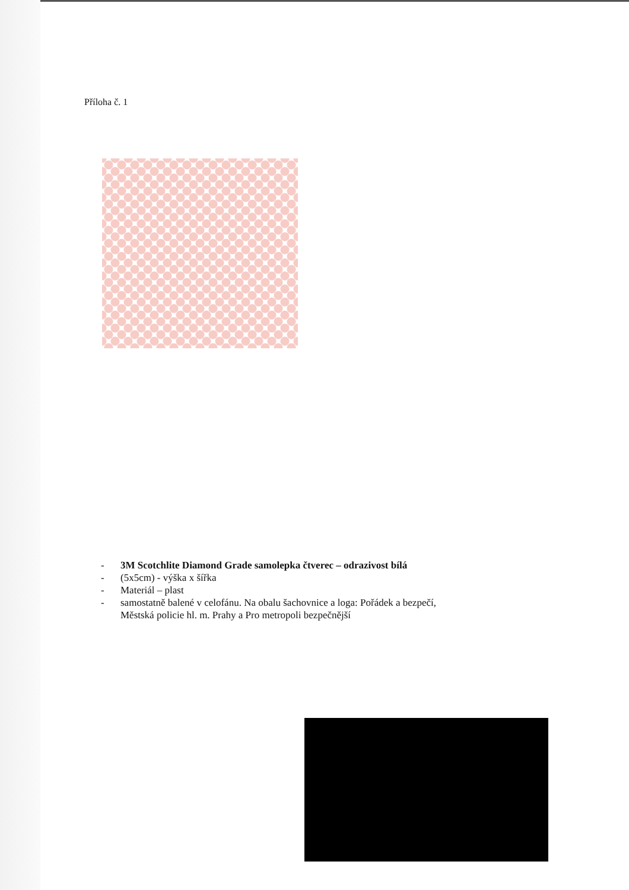Příloha č. 1
- 3M Scotchlite Diamond Grade samolepka čtverec – odrazivost bílá
- (5x5cm) - výška x šířka
- Materiál – plast
- samostatně balené v celofánu. Na obalu šachovnice a loga: Pořádek a bezpečí,
Městská policie hl. m. Prahy a Pro metropoli bezpečnější